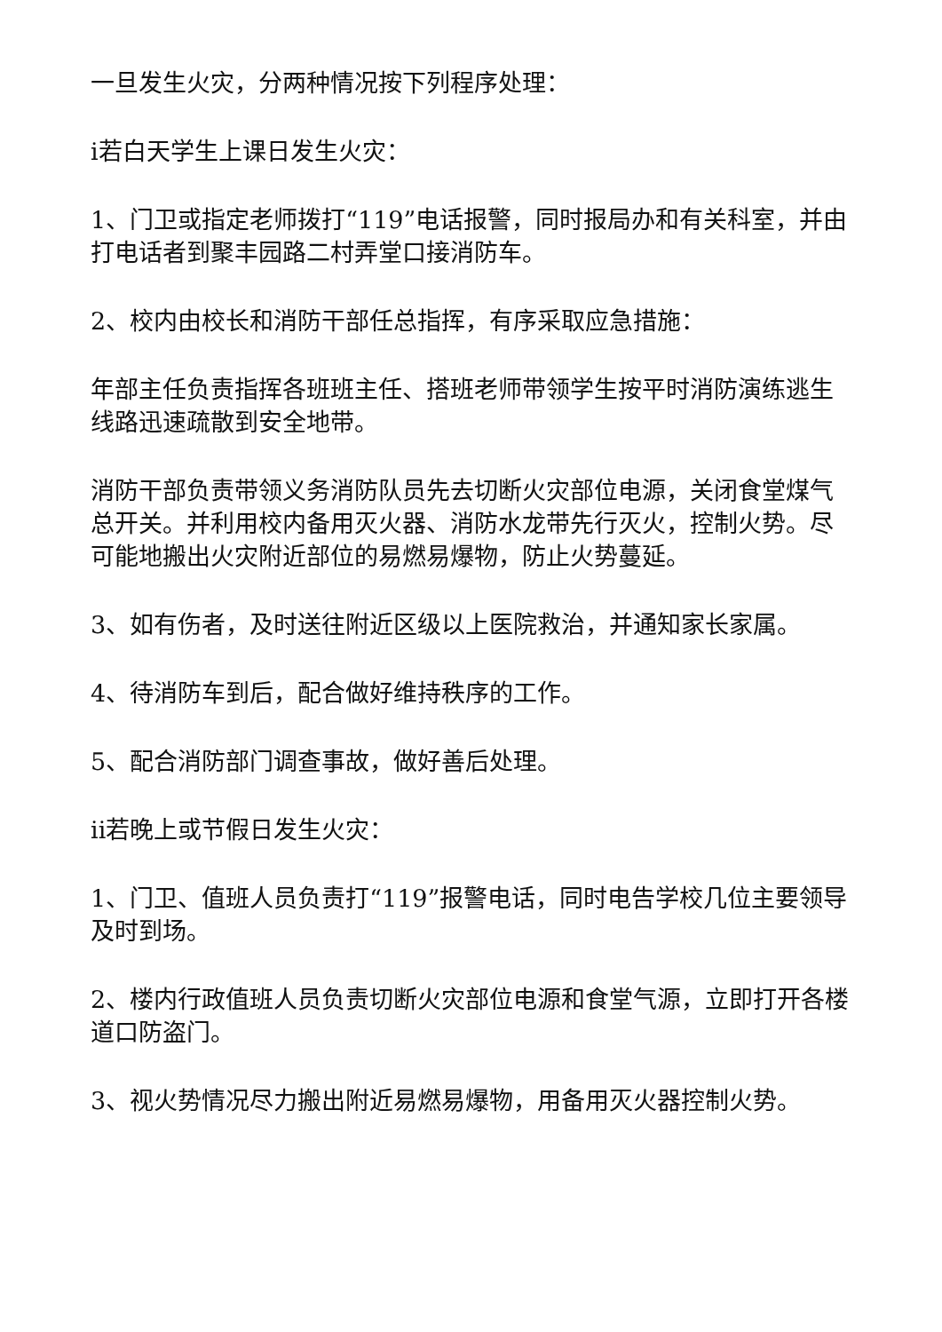一旦发生火灾，分两种情况按下列程序处理：
i若白天学生上课日发生火灾：
1、门卫或指定老师拨打“119”电话报警，同时报局办和有关科室，并由打电话者到聚丰园路二村弄堂口接消防车。
2、校内由校长和消防干部任总指挥，有序采取应急措施：
年部主任负责指挥各班班主任、搭班老师带领学生按平时消防演练逃生线路迅速疏散到安全地带。
消防干部负责带领义务消防队员先去切断火灾部位电源，关闭食堂煤气总开关。并利用校内备用灭火器、消防水龙带先行灭火，控制火势。尽可能地搬出火灾附近部位的易燃易爆物，防止火势蔓延。
3、如有伤者，及时送往附近区级以上医院救治，并通知家长家属。
4、待消防车到后，配合做好维持秩序的工作。
5、配合消防部门调查事故，做好善后处理。
ii若晚上或节假日发生火灾：
1、门卫、值班人员负责打“119”报警电话，同时电告学校几位主要领导及时到场。
2、楼内行政值班人员负责切断火灾部位电源和食堂气源，立即打开各楼道口防盗门。
3、视火势情况尽力搬出附近易燃易爆物，用备用灭火器控制火势。